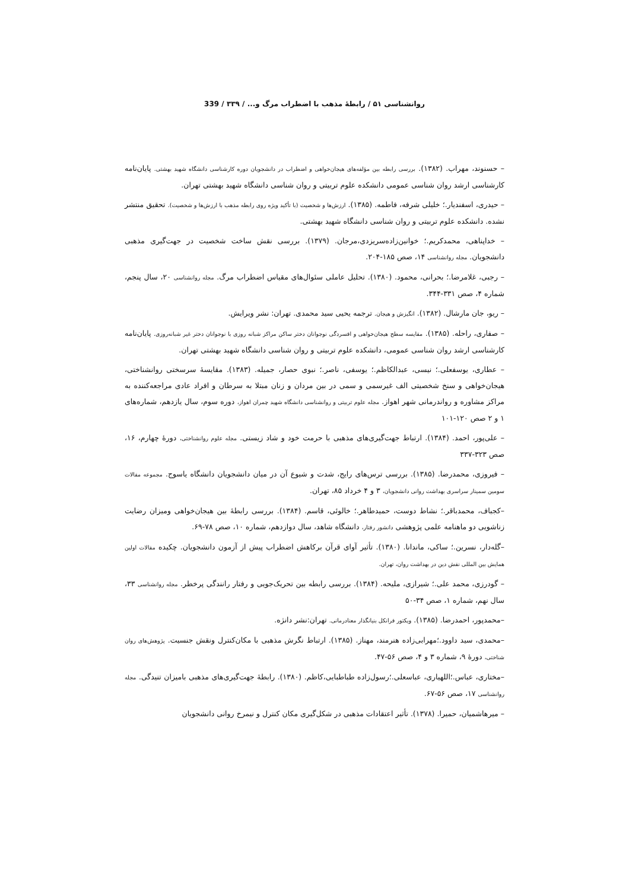روانشناسی ۵۱ / رابطهٔ مذهب با اضطراب مرگ و... / ۳۳۹ / 339
– حسنوند، مهراب. (۱۳۸۲). بررسی رابطه بین مؤلفه‌های هیجان‌خواهی و اضطراب در دانشجویان دوره کارشناسی دانشگاه شهید بهشتی. پایان‌نامه کارشناسی ارشد روان شناسی عمومی دانشکده علوم تربیتی و روان شناسی دانشگاه شهید بهشتی تهران.
– حیدری، اسفندیار.؛ خلیلی شرفه، فاطمه. (۱۳۸۵). ارزش‌ها و شخصیت (با تأکید ویژه روی رابطه مذهب با ارزش‌ها و شخصیت). تحقیق منتشر نشده. دانشکده علوم تربیتی و روان شناسی دانشگاه شهید بهشتی.
– خداپناهی، محمدکریم.؛ خوانین‌زاده‌سریزدی،مرجان. (۱۳۷۹). بررسی نقش ساخت شخصیت در جهت‌گیری مذهبی دانشجویان. مجله روانشناسی ۱۴، صص ۱۸۵-۲۰۴.
– رجبی، غلامرضا.؛ بحرانی، محمود. (۱۳۸۰). تحلیل عاملی سئوال‌های مقیاس اضطراب مرگ. مجله روانشناسی ۲۰، سال پنجم، شماره ۴، صص ۳۳۱-۳۴۴.
– ریو، جان مارشال. (۱۳۸۲). انگیزش و هیجان. ترجمه یحیی سید محمدی. تهران: نشر ویرایش.
– صفاری، راحله. (۱۳۸۵). مقایسه سطح هیجان‌خواهی و افسردگی نوجوانان دختر ساکن مراکز شبانه روزی با نوجوانان دختر غیر شبانه‌روزی. پایان‌نامه کارشناسی ارشد روان شناسی عمومی، دانشکده علوم تربیتی و روان شناسی دانشگاه شهید بهشتی تهران.
– عطاری، یوسفعلی.؛ نیسی، عبدالکاظم.؛ یوسفی، ناصر.؛ نبوی حصار، جمیله. (۱۳۸۳). مقایسهٔ سرسختی روانشناختی، هیجان‌خواهی و سنخ شخصیتی الف غیرسمی و سمی در بین مردان و زنان مبتلا به سرطان و افراد عادی مراجعه‌کننده به مراکز مشاوره و رواندرمانی شهر اهواز. مجله علوم تربیتی و روانشناسی دانشگاه شهید چمران اهواز، دوره سوم، سال یازدهم، شماره‌های ۱ و ۲ صص ۱۲۰-۱۰۱
– علی‌پور، احمد. (۱۳۸۴). ارتباط جهت‌گیری‌های مذهبی با حرمت خود و شاد زیستی. مجله علوم روانشناختی، دورهٔ چهارم، ۱۶، صص ۳۲۳-۳۳۷
– فیروزی، محمدرضا. (۱۳۸۵). بررسی ترس‌های رایج، شدت و شیوع آن در میان دانشجویان دانشگاه یاسوج. مجموعه مقالات سومین سمینار سراسری بهداشت روانی دانشجویان، ۳ و ۴ خرداد ۸۵، تهران.
–کجباف، محمدباقر.؛ نشاط دوست، حمیدطاهر.؛ خالوئی، قاسم. (۱۳۸۴). بررسی رابطهٔ بین هیجان‌خواهی ومیزان رضایت زناشویی دو ماهنامه علمی پژوهشی دانشور رفتار، دانشگاه شاهد، سال دوازدهم، شماره ۱۰، صص ۷۸-۶۹.
–گله‌دار، نسرین.؛ ساکی، ماندانا. (۱۳۸۰). تأثیر آوای قرآن برکاهش اضطراب پیش از آزمون دانشجویان. چکیده مقالات اولین همایش بین المللی نقش دین در بهداشت روان، تهران.
– گودرزی، محمد علی.؛ شیرازی، ملیحه. (۱۳۸۴). بررسی رابطه بین تحریک‌جویی و رفتار رانندگی پرخطر. مجله روانشناسی ۳۳، سال نهم، شماره ۱، صص ۳۴-۵۰
–محمدپور، احمدرضا. (۱۳۸۵). ویکتور فرانکل بنیانگذار معنادرمانی. تهران:نشر دانژه.
–محمدی، سید داوود.؛مهرابی‌زاده هنرمند، مهناز. (۱۳۸۵). ارتباط نگرش مذهبی با مکان‌کنترل ونقش جنسیت. پژوهش‌های روان شناختی، دورهٔ ۹، شماره ۳ و ۴، صص ۵۶-۴۷.
–مختاری، عباس.؛اللهیاری، عباسعلی.؛رسول‌زاده طباطبایی،کاظم. (۱۳۸۰). رابطهٔ جهت‌گیری‌های مذهبی بامیزان تنیدگی. مجله روانشناسی ۱۷، صص ۵۶-۶۷.
– میرهاشمیان، حمیرا. (۱۳۷۸). تأثیر اعتقادات مذهبی در شکل‌گیری مکان کنترل و نیمرخ روانی دانشجویان